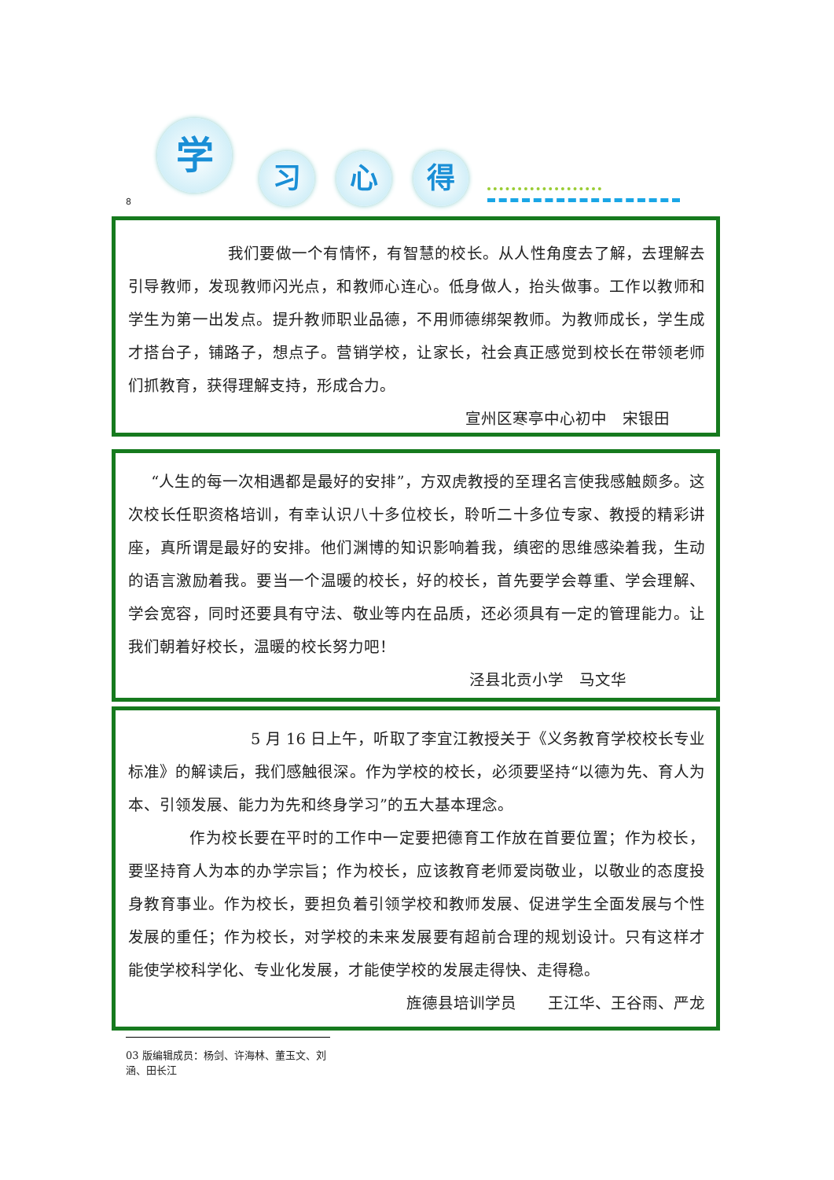学
习 心 得
8
我们要做一个有情怀，有智慧的校长。从人性角度去了解，去理解去引导教师，发现教师闪光点，和教师心连心。低身做人，抬头做事。工作以教师和学生为第一出发点。提升教师职业品德，不用师德绑架教师。为教师成长，学生成才搭台子，铺路子，想点子。营销学校，让家长，社会真正感觉到校长在带领老师们抓教育，获得理解支持，形成合力。
宣州区寒亭中心初中　宋银田
“人生的每一次相遇都是最好的安排”，方双虎教授的至理名言使我感触颇多。这次校长任职资格培训，有幸认识八十多位校长，聆听二十多位专家、教授的精彩讲座，真所谓是最好的安排。他们渊博的知识影响着我，缜密的思维感染着我，生动的语言激励着我。要当一个温暖的校长，好的校长，首先要学会尊重、学会理解、学会宽容，同时还要具有守法、敬业等内在品质，还必须具有一定的管理能力。让我们朝着好校长，温暖的校长努力吧！
泾县北贡小学　马文华
5 月 16 日上午，听取了李宜江教授关于《义务教育学校校长专业标准》的解读后，我们感触很深。作为学校的校长，必须要坚持“以德为先、育人为本、引领发展、能力为先和终身学习”的五大基本理念。
作为校长要在平时的工作中一定要把德育工作放在首要位置；作为校长，要坚持育人为本的办学宗旨；作为校长，应该教育老师爱岗敬业，以敬业的态度投身教育事业。作为校长，要担负着引领学校和教师发展、促进学生全面发展与个性发展的重任；作为校长，对学校的未来发展要有超前合理的规划设计。只有这样才能使学校科学化、专业化发展，才能使学校的发展走得快、走得稳。
旌德县培训学员　　王江华、王谷雨、严龙
03 版编辑成员：杨剑、许海林、董玉文、刘涵、田长江